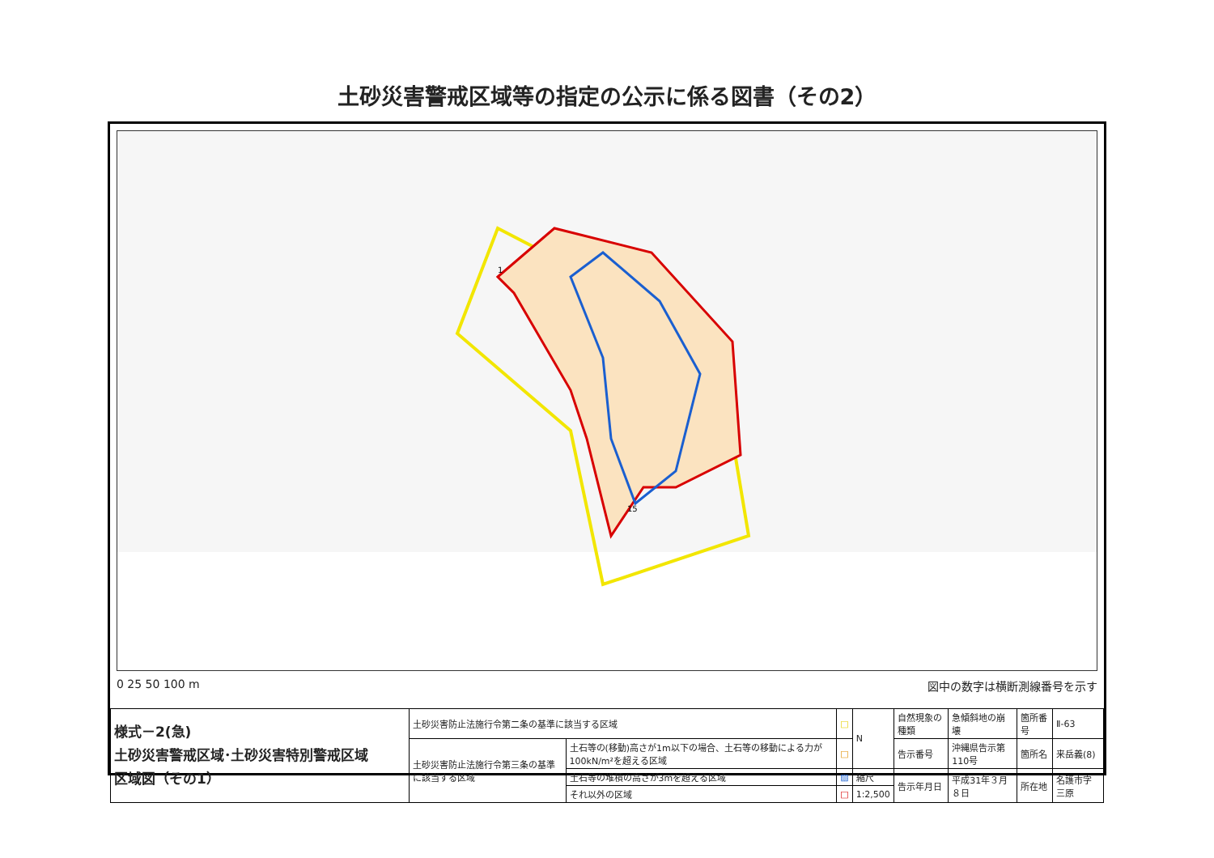土砂災害警戒区域等の指定の公示に係る図書（その2）
1
15
0 25 50 100 m 図中の数字は横断測線番号を示す
| 様式－2(急) 土砂災害警戒区域･土砂災害特別警戒区域 区域図（その1） | 土砂災害防止法施行令第二条の基準に該当する区域 | | □ | N | 自然現象の種類 | 急傾斜地の崩壊 | 箇所番号 | Ⅱ-63 |
| | 土砂災害防止法施行令第三条の基準に該当する区域 | 土石等の(移動)高さが1m以下の場合、土石等の移動による力が100kN/m²を超える区域 | □ | | 告示番号 | 沖縄県告示第110号 | 箇所名 | 来岳義(8) |
| | | 土石等の堆積の高さが3mを超える区域 | ▨ | 縮尺 | 告示年月日 | 平成31年３月８日 | 所在地 | 名護市字三原 |
| | | それ以外の区域 | □ | 1:2,500 | | | | |